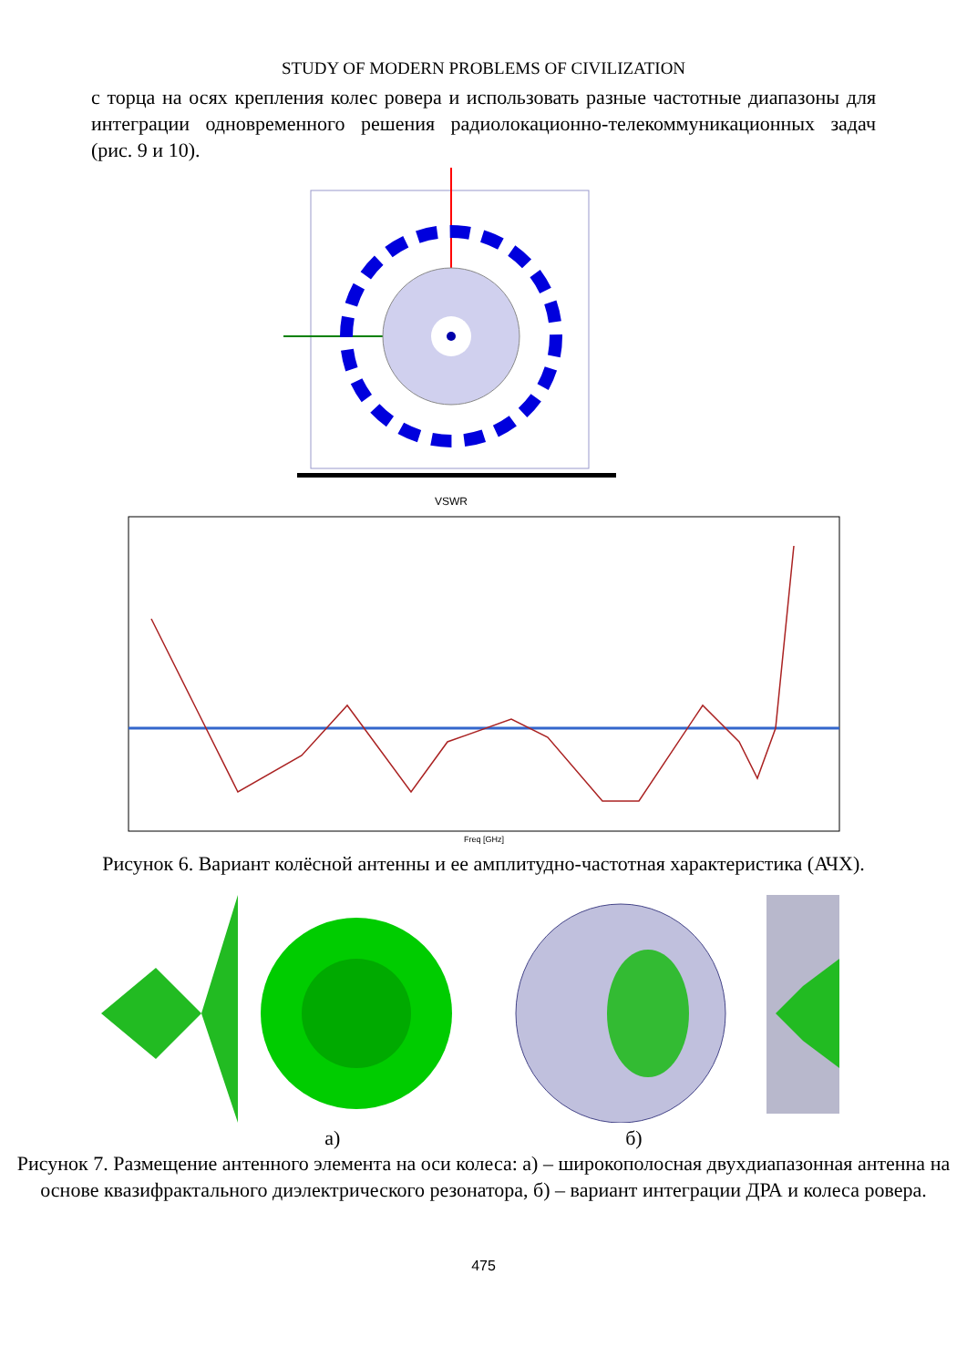STUDY OF MODERN PROBLEMS OF CIVILIZATION
с торца на осях крепления колес ровера и использовать разные частотные диапазоны для интеграции одновременного решения радиолокационно-телекоммуникационных задач (рис. 9 и 10).
VSWR
Freq [GHz]
Рисунок 6. Вариант колёсной антенны и ее амплитудно-частотная характеристика (АЧХ).
а) б)
Рисунок 7. Размещение антенного элемента на оси колеса: а) – широкополосная двухдиапазонная антенна на основе квазифрактального диэлектрического резонатора, б) – вариант интеграции ДРА и колеса ровера.
475